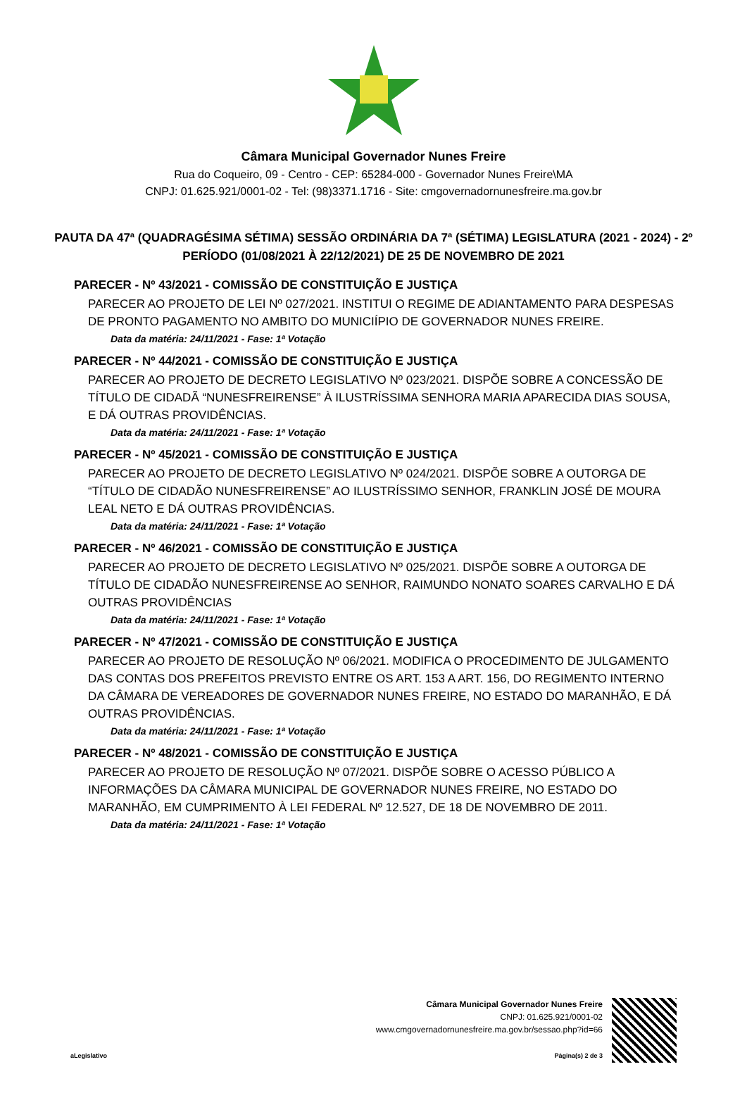Câmara Municipal Governador Nunes Freire
Rua do Coqueiro, 09 - Centro - CEP: 65284-000 - Governador Nunes Freire\MA
CNPJ: 01.625.921/0001-02 - Tel: (98)3371.1716 - Site: cmgovernadornunesfreire.ma.gov.br
PAUTA DA 47ª (QUADRAGÉSIMA SÉTIMA) SESSÃO ORDINÁRIA DA 7ª (SÉTIMA) LEGISLATURA (2021 - 2024) - 2º PERÍODO (01/08/2021 À 22/12/2021) DE 25 DE NOVEMBRO DE 2021
PARECER - Nº 43/2021 - COMISSÃO DE CONSTITUIÇÃO E JUSTIÇA
PARECER AO PROJETO DE LEI Nº 027/2021. INSTITUI O REGIME DE ADIANTAMENTO PARA DESPESAS DE PRONTO PAGAMENTO NO AMBITO DO MUNICIÍPIO DE GOVERNADOR NUNES FREIRE.
Data da matéria: 24/11/2021 - Fase: 1ª Votação
PARECER - Nº 44/2021 - COMISSÃO DE CONSTITUIÇÃO E JUSTIÇA
PARECER AO PROJETO DE DECRETO LEGISLATIVO Nº 023/2021. DISPÕE SOBRE A CONCESSÃO DE TÍTULO DE CIDADÃ “NUNESFREIRENSE” À ILUSTRÍSSIMA SENHORA MARIA APARECIDA DIAS SOUSA, E DÁ OUTRAS PROVIDÊNCIAS.
Data da matéria: 24/11/2021 - Fase: 1ª Votação
PARECER - Nº 45/2021 - COMISSÃO DE CONSTITUIÇÃO E JUSTIÇA
PARECER AO PROJETO DE DECRETO LEGISLATIVO Nº 024/2021. DISPÕE SOBRE A OUTORGA DE “TÍTULO DE CIDADÃO NUNESFREIRENSE” AO ILUSTRÍSSIMO SENHOR, FRANKLIN JOSÉ DE MOURA LEAL NETO E DÁ OUTRAS PROVIDÊNCIAS.
Data da matéria: 24/11/2021 - Fase: 1ª Votação
PARECER - Nº 46/2021 - COMISSÃO DE CONSTITUIÇÃO E JUSTIÇA
PARECER AO PROJETO DE DECRETO LEGISLATIVO Nº 025/2021. DISPÕE SOBRE A OUTORGA DE TÍTULO DE CIDADÃO NUNESFREIRENSE AO SENHOR, RAIMUNDO NONATO SOARES CARVALHO E DÁ OUTRAS PROVIDÊNCIAS
Data da matéria: 24/11/2021 - Fase: 1ª Votação
PARECER - Nº 47/2021 - COMISSÃO DE CONSTITUIÇÃO E JUSTIÇA
PARECER AO PROJETO DE RESOLUÇÃO Nº 06/2021. MODIFICA O PROCEDIMENTO DE JULGAMENTO DAS CONTAS DOS PREFEITOS PREVISTO ENTRE OS ART. 153 A ART. 156, DO REGIMENTO INTERNO DA CÂMARA DE VEREADORES DE GOVERNADOR NUNES FREIRE, NO ESTADO DO MARANHÃO, E DÁ OUTRAS PROVIDÊNCIAS.
Data da matéria: 24/11/2021 - Fase: 1ª Votação
PARECER - Nº 48/2021 - COMISSÃO DE CONSTITUIÇÃO E JUSTIÇA
PARECER AO PROJETO DE RESOLUÇÃO Nº 07/2021. DISPÕE SOBRE O ACESSO PÚBLICO A INFORMAÇÕES DA CÂMARA MUNICIPAL DE GOVERNADOR NUNES FREIRE, NO ESTADO DO MARANHÃO, EM CUMPRIMENTO À LEI FEDERAL Nº 12.527, DE 18 DE NOVEMBRO DE 2011.
Data da matéria: 24/11/2021 - Fase: 1ª Votação
Câmara Municipal Governador Nunes Freire
CNPJ: 01.625.921/0001-02
www.cmgovernadornunesfreire.ma.gov.br/sessao.php?id=66
aLegislativo Página(s) 2 de 3